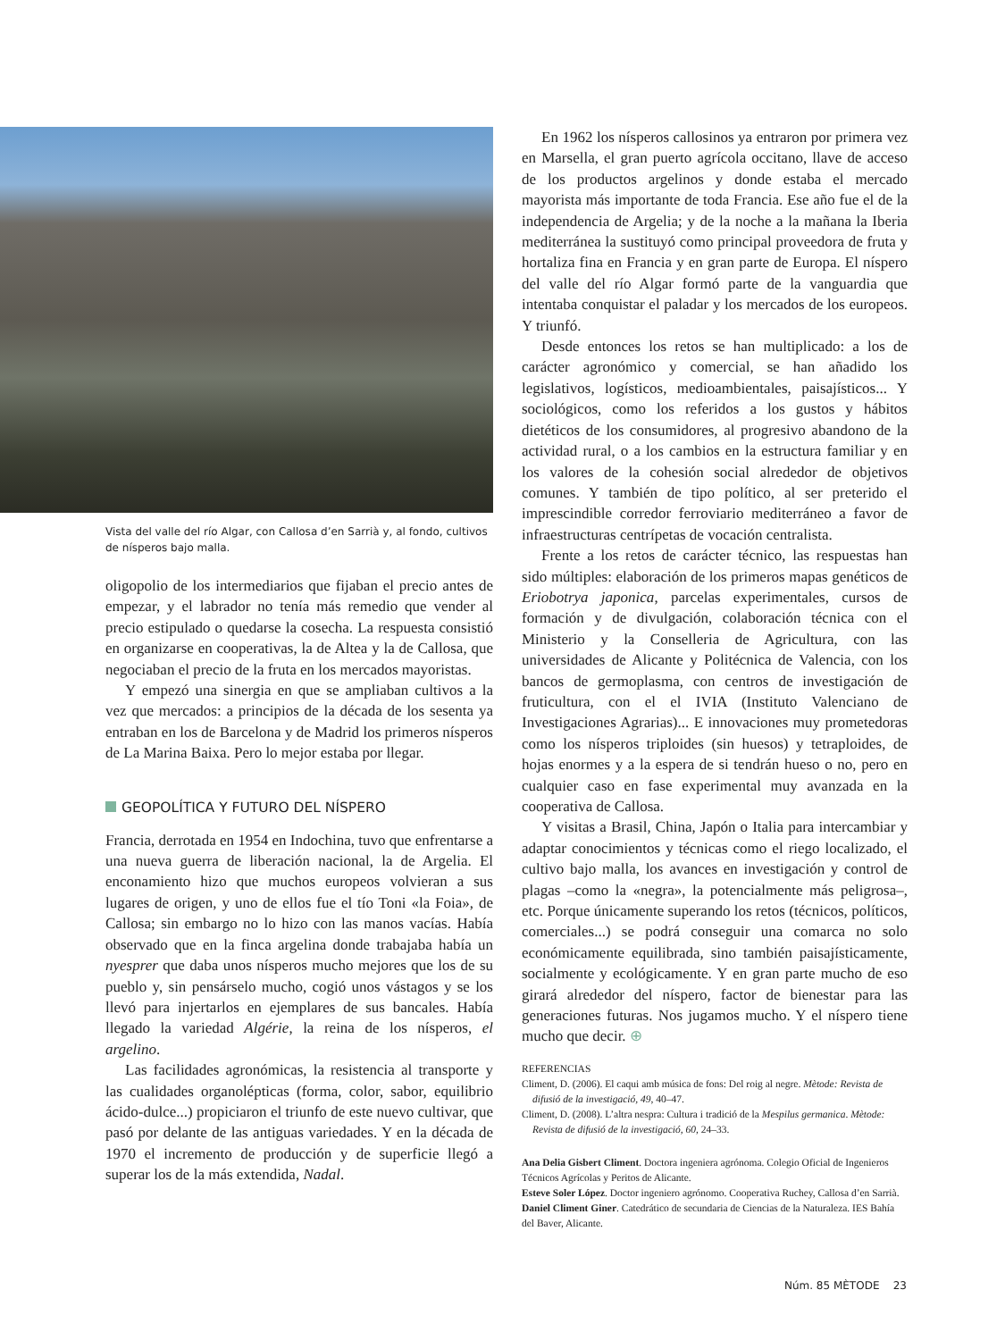Vista del valle del río Algar, con Callosa d’en Sarrià y, al fondo, cultivos de nísperos bajo malla.
oligopolio de los intermediarios que fijaban el precio antes de empezar, y el labrador no tenía más remedio que vender al precio estipulado o quedarse la cosecha. La respuesta consistió en organizarse en cooperativas, la de Altea y la de Callosa, que negociaban el precio de la fruta en los mercados mayoristas.
Y empezó una sinergia en que se ampliaban cultivos a la vez que mercados: a principios de la década de los sesenta ya entraban en los de Barcelona y de Madrid los primeros nísperos de La Marina Baixa. Pero lo mejor estaba por llegar.
GEOPOLÍTICA Y FUTURO DEL NÍSPERO
Francia, derrotada en 1954 en Indochina, tuvo que enfrentarse a una nueva guerra de liberación nacional, la de Argelia. El enconamiento hizo que muchos europeos volvieran a sus lugares de origen, y uno de ellos fue el tío Toni «la Foia», de Callosa; sin embargo no lo hizo con las manos vacías. Había observado que en la finca argelina donde trabajaba había un nyesprer que daba unos nísperos mucho mejores que los de su pueblo y, sin pensárselo mucho, cogió unos vástagos y se los llevó para injertarlos en ejemplares de sus bancales. Había llegado la variedad Algérie, la reina de los nísperos, el argelino.
Las facilidades agronómicas, la resistencia al transporte y las cualidades organolépticas (forma, color, sabor, equilibrio ácido-dulce...) propiciaron el triunfo de este nuevo cultivar, que pasó por delante de las antiguas variedades. Y en la década de 1970 el incremento de producción y de superficie llegó a superar los de la más extendida, Nadal.
En 1962 los nísperos callosinos ya entraron por primera vez en Marsella, el gran puerto agrícola occitano, llave de acceso de los productos argelinos y donde estaba el mercado mayorista más importante de toda Francia. Ese año fue el de la independencia de Argelia; y de la noche a la mañana la Iberia mediterránea la sustituyó como principal proveedora de fruta y hortaliza fina en Francia y en gran parte de Europa. El níspero del valle del río Algar formó parte de la vanguardia que intentaba conquistar el paladar y los mercados de los europeos. Y triunfó.
Desde entonces los retos se han multiplicado: a los de carácter agronómico y comercial, se han añadido los legislativos, logísticos, medioambientales, paisajísticos... Y sociológicos, como los referidos a los gustos y hábitos dietéticos de los consumidores, al progresivo abandono de la actividad rural, o a los cambios en la estructura familiar y en los valores de la cohesión social alrededor de objetivos comunes. Y también de tipo político, al ser preterido el imprescindible corredor ferroviario mediterráneo a favor de infraestructuras centrípetas de vocación centralista.
Frente a los retos de carácter técnico, las respuestas han sido múltiples: elaboración de los primeros mapas genéticos de Eriobotrya japonica, parcelas experimentales, cursos de formación y de divulgación, colaboración técnica con el Ministerio y la Conselleria de Agricultura, con las universidades de Alicante y Politécnica de Valencia, con los bancos de germoplasma, con centros de investigación de fruticultura, con el el IVIA (Instituto Valenciano de Investigaciones Agrarias)... E innovaciones muy prometedoras como los nísperos triploides (sin huesos) y tetraploides, de hojas enormes y a la espera de si tendrán hueso o no, pero en cualquier caso en fase experimental muy avanzada en la cooperativa de Callosa.
Y visitas a Brasil, China, Japón o Italia para intercambiar y adaptar conocimientos y técnicas como el riego localizado, el cultivo bajo malla, los avances en investigación y control de plagas –como la «negra», la potencialmente más peligrosa–, etc. Porque únicamente superando los retos (técnicos, políticos, comerciales...) se podrá conseguir una comarca no solo económicamente equilibrada, sino también paisajísticamente, socialmente y ecológicamente. Y en gran parte mucho de eso girará alrededor del níspero, factor de bienestar para las generaciones futuras. Nos jugamos mucho. Y el níspero tiene mucho que decir. ⊕
REFERENCIAS
Climent, D. (2006). El caqui amb música de fons: Del roig al negre. Mètode: Revista de difusió de la investigació, 49, 40–47.
Climent, D. (2008). L’altra nespra: Cultura i tradició de la Mespilus germanica. Mètode: Revista de difusió de la investigació, 60, 24–33.
Ana Delia Gisbert Climent. Doctora ingeniera agrónoma. Colegio Oficial de Ingenieros Técnicos Agrícolas y Peritos de Alicante.
Esteve Soler López. Doctor ingeniero agrónomo. Cooperativa Ruchey, Callosa d’en Sarrià.
Daniel Climent Giner. Catedrático de secundaria de Ciencias de la Naturaleza. IES Bahía del Baver, Alicante.
Núm. 85 MÈTODE 23